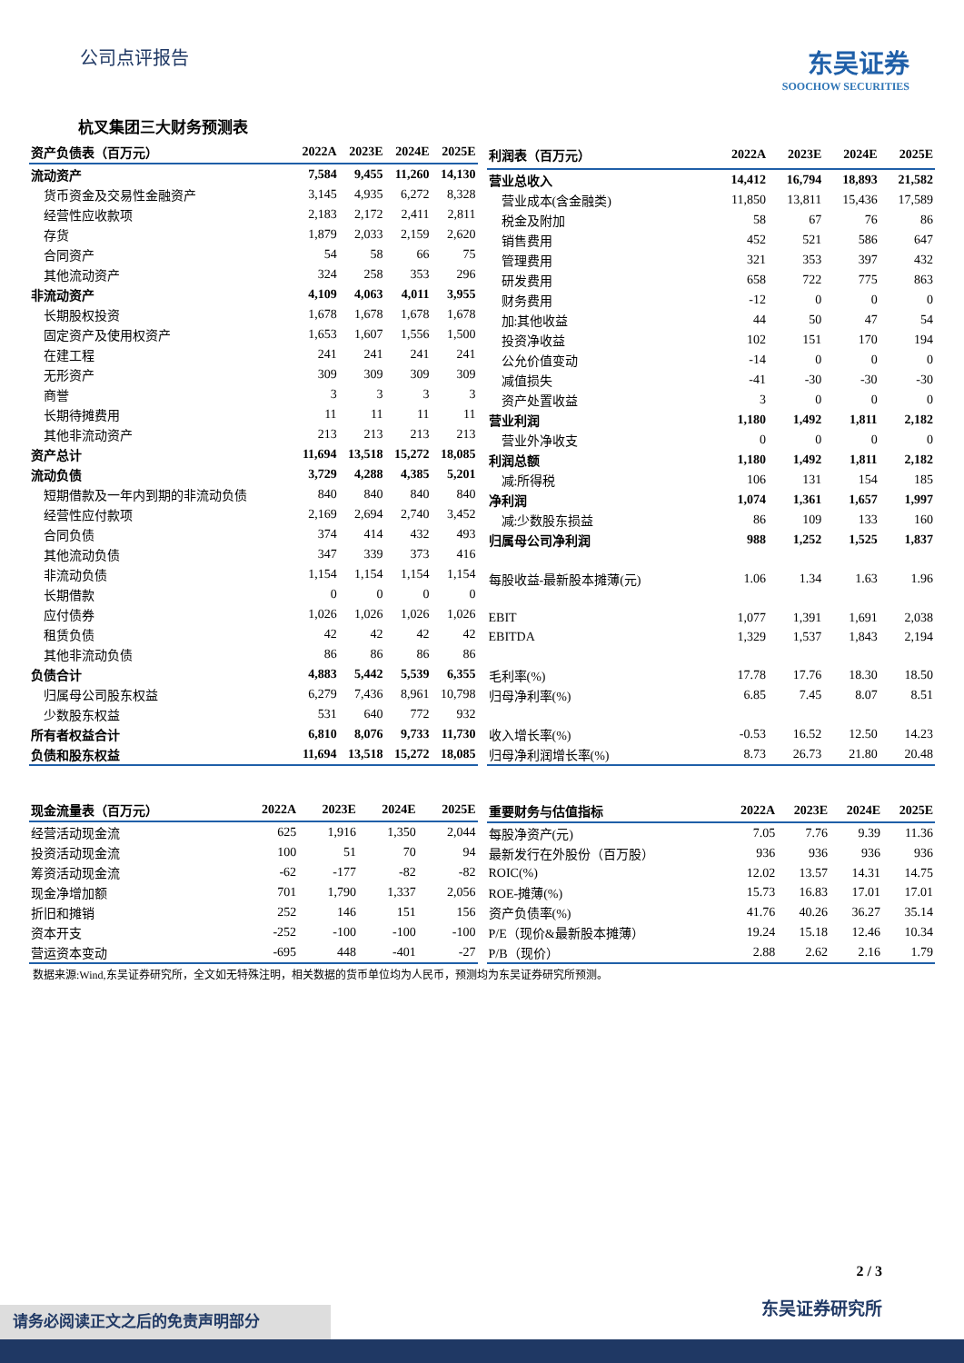公司点评报告
东吴证券
SOOCHOW SECURITIES
杭叉集团三大财务预测表
| 资产负债表（百万元） | 2022A | 2023E | 2024E | 2025E |
| --- | --- | --- | --- | --- |
| 流动资产 | 7,584 | 9,455 | 11,260 | 14,130 |
| 货币资金及交易性金融资产 | 3,145 | 4,935 | 6,272 | 8,328 |
| 经营性应收款项 | 2,183 | 2,172 | 2,411 | 2,811 |
| 存货 | 1,879 | 2,033 | 2,159 | 2,620 |
| 合同资产 | 54 | 58 | 66 | 75 |
| 其他流动资产 | 324 | 258 | 353 | 296 |
| 非流动资产 | 4,109 | 4,063 | 4,011 | 3,955 |
| 长期股权投资 | 1,678 | 1,678 | 1,678 | 1,678 |
| 固定资产及使用权资产 | 1,653 | 1,607 | 1,556 | 1,500 |
| 在建工程 | 241 | 241 | 241 | 241 |
| 无形资产 | 309 | 309 | 309 | 309 |
| 商誉 | 3 | 3 | 3 | 3 |
| 长期待摊费用 | 11 | 11 | 11 | 11 |
| 其他非流动资产 | 213 | 213 | 213 | 213 |
| 资产总计 | 11,694 | 13,518 | 15,272 | 18,085 |
| 流动负债 | 3,729 | 4,288 | 4,385 | 5,201 |
| 短期借款及一年内到期的非流动负债 | 840 | 840 | 840 | 840 |
| 经营性应付款项 | 2,169 | 2,694 | 2,740 | 3,452 |
| 合同负债 | 374 | 414 | 432 | 493 |
| 其他流动负债 | 347 | 339 | 373 | 416 |
| 非流动负债 | 1,154 | 1,154 | 1,154 | 1,154 |
| 长期借款 | 0 | 0 | 0 | 0 |
| 应付债券 | 1,026 | 1,026 | 1,026 | 1,026 |
| 租赁负债 | 42 | 42 | 42 | 42 |
| 其他非流动负债 | 86 | 86 | 86 | 86 |
| 负债合计 | 4,883 | 5,442 | 5,539 | 6,355 |
| 归属母公司股东权益 | 6,279 | 7,436 | 8,961 | 10,798 |
| 少数股东权益 | 531 | 640 | 772 | 932 |
| 所有者权益合计 | 6,810 | 8,076 | 9,733 | 11,730 |
| 负债和股东权益 | 11,694 | 13,518 | 15,272 | 18,085 |
| 利润表（百万元） | 2022A | 2023E | 2024E | 2025E |
| --- | --- | --- | --- | --- |
| 营业总收入 | 14,412 | 16,794 | 18,893 | 21,582 |
| 营业成本(含金融类) | 11,850 | 13,811 | 15,436 | 17,589 |
| 税金及附加 | 58 | 67 | 76 | 86 |
| 销售费用 | 452 | 521 | 586 | 647 |
| 管理费用 | 321 | 353 | 397 | 432 |
| 研发费用 | 658 | 722 | 775 | 863 |
| 财务费用 | -12 | 0 | 0 | 0 |
| 加:其他收益 | 44 | 50 | 47 | 54 |
| 投资净收益 | 102 | 151 | 170 | 194 |
| 公允价值变动 | -14 | 0 | 0 | 0 |
| 减值损失 | -41 | -30 | -30 | -30 |
| 资产处置收益 | 3 | 0 | 0 | 0 |
| 营业利润 | 1,180 | 1,492 | 1,811 | 2,182 |
| 营业外净收支 | 0 | 0 | 0 | 0 |
| 利润总额 | 1,180 | 1,492 | 1,811 | 2,182 |
| 减:所得税 | 106 | 131 | 154 | 185 |
| 净利润 | 1,074 | 1,361 | 1,657 | 1,997 |
| 减:少数股东损益 | 86 | 109 | 133 | 160 |
| 归属母公司净利润 | 988 | 1,252 | 1,525 | 1,837 |
| 每股收益-最新股本摊薄(元) | 1.06 | 1.34 | 1.63 | 1.96 |
| EBIT | 1,077 | 1,391 | 1,691 | 2,038 |
| EBITDA | 1,329 | 1,537 | 1,843 | 2,194 |
| 毛利率(%) | 17.78 | 17.76 | 18.30 | 18.50 |
| 归母净利率(%) | 6.85 | 7.45 | 8.07 | 8.51 |
| 收入增长率(%) | -0.53 | 16.52 | 12.50 | 14.23 |
| 归母净利润增长率(%) | 8.73 | 26.73 | 21.80 | 20.48 |
| 现金流量表（百万元） | 2022A | 2023E | 2024E | 2025E |
| --- | --- | --- | --- | --- |
| 经营活动现金流 | 625 | 1,916 | 1,350 | 2,044 |
| 投资活动现金流 | 100 | 51 | 70 | 94 |
| 筹资活动现金流 | -62 | -177 | -82 | -82 |
| 现金净增加额 | 701 | 1,790 | 1,337 | 2,056 |
| 折旧和摊销 | 252 | 146 | 151 | 156 |
| 资本开支 | -252 | -100 | -100 | -100 |
| 营运资本变动 | -695 | 448 | -401 | -27 |
| 重要财务与估值指标 | 2022A | 2023E | 2024E | 2025E |
| --- | --- | --- | --- | --- |
| 每股净资产(元) | 7.05 | 7.76 | 9.39 | 11.36 |
| 最新发行在外股份（百万股） | 936 | 936 | 936 | 936 |
| ROIC(%) | 12.02 | 13.57 | 14.31 | 14.75 |
| ROE-摊薄(%) | 15.73 | 16.83 | 17.01 | 17.01 |
| 资产负债率(%) | 41.76 | 40.26 | 36.27 | 35.14 |
| P/E（现价&最新股本摊薄） | 19.24 | 15.18 | 12.46 | 10.34 |
| P/B（现价） | 2.88 | 2.62 | 2.16 | 1.79 |
数据来源:Wind,东吴证券研究所，全文如无特殊注明，相关数据的货币单位均为人民币，预测均为东吴证券研究所预测。
2 / 3
东吴证券研究所 请务必阅读正文之后的免责声明部分